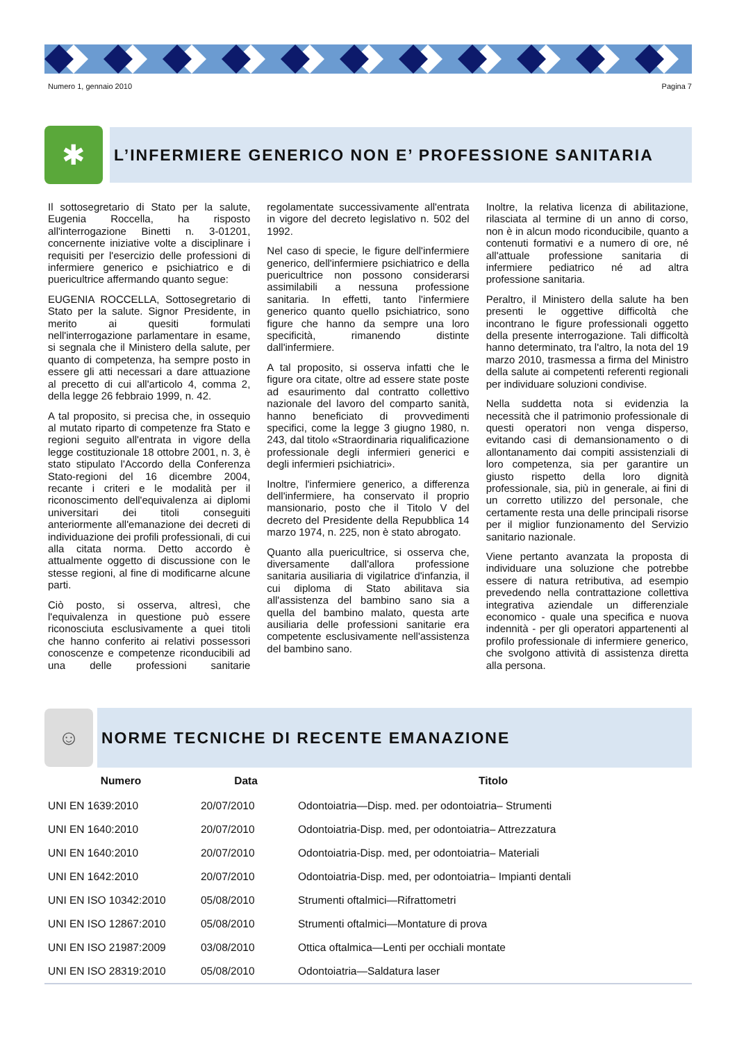Numero 1, gennaio 2010 Pagina 7
✱
L’INFERMIERE GENERICO NON E’ PROFESSIONE SANITARIA
Il sottosegretario di Stato per la salute, Eugenia Roccella, ha risposto all'interrogazione Binetti n. 3-01201, concernente iniziative volte a disciplinare i requisiti per l'esercizio delle professioni di infermiere generico e psichiatrico e di puericultrice affermando quanto segue:
EUGENIA ROCCELLA, Sottosegretario di Stato per la salute. Signor Presidente, in merito ai quesiti formulati nell'interrogazione parlamentare in esame, si segnala che il Ministero della salute, per quanto di competenza, ha sempre posto in essere gli atti necessari a dare attuazione al precetto di cui all'articolo 4, comma 2, della legge 26 febbraio 1999, n. 42.
A tal proposito, si precisa che, in ossequio al mutato riparto di competenze fra Stato e regioni seguito all'entrata in vigore della legge costituzionale 18 ottobre 2001, n. 3, è stato stipulato l'Accordo della Conferenza Stato-regioni del 16 dicembre 2004, recante i criteri e le modalità per il riconoscimento dell'equivalenza ai diplomi universitari dei titoli conseguiti anteriormente all'emanazione dei decreti di individuazione dei profili professionali, di cui alla citata norma. Detto accordo è attualmente oggetto di discussione con le stesse regioni, al fine di modificarne alcune parti.
Ciò posto, si osserva, altresì, che l'equivalenza in questione può essere riconosciuta esclusivamente a quei titoli che hanno conferito ai relativi possessori conoscenze e competenze riconducibili ad una delle professioni sanitarie regolamentate successivamente all'entrata in vigore del decreto legislativo n. 502 del 1992.
Nel caso di specie, le figure dell'infermiere generico, dell'infermiere psichiatrico e della puericultrice non possono considerarsi assimilabili a nessuna professione sanitaria. In effetti, tanto l'infermiere generico quanto quello psichiatrico, sono figure che hanno da sempre una loro specificità, rimanendo distinte dall'infermiere.
A tal proposito, si osserva infatti che le figure ora citate, oltre ad essere state poste ad esaurimento dal contratto collettivo nazionale del lavoro del comparto sanità, hanno beneficiato di provvedimenti specifici, come la legge 3 giugno 1980, n. 243, dal titolo «Straordinaria riqualificazione professionale degli infermieri generici e degli infermieri psichiatrici».
Inoltre, l'infermiere generico, a differenza dell'infermiere, ha conservato il proprio mansionario, posto che il Titolo V del decreto del Presidente della Repubblica 14 marzo 1974, n. 225, non è stato abrogato.
Quanto alla puericultrice, si osserva che, diversamente dall'allora professione sanitaria ausiliaria di vigilatrice d'infanzia, il cui diploma di Stato abilitava sia all'assistenza del bambino sano sia a quella del bambino malato, questa arte ausiliaria delle professioni sanitarie era competente esclusivamente nell'assistenza del bambino sano.
Inoltre, la relativa licenza di abilitazione, rilasciata al termine di un anno di corso, non è in alcun modo riconducibile, quanto a contenuti formativi e a numero di ore, né all'attuale professione sanitaria di infermiere pediatrico né ad altra professione sanitaria.
Peraltro, il Ministero della salute ha ben presenti le oggettive difficoltà che incontrano le figure professionali oggetto della presente interrogazione. Tali difficoltà hanno determinato, tra l'altro, la nota del 19 marzo 2010, trasmessa a firma del Ministro della salute ai competenti referenti regionali per individuare soluzioni condivise.
Nella suddetta nota si evidenzia la necessità che il patrimonio professionale di questi operatori non venga disperso, evitando casi di demansionamento o di allontanamento dai compiti assistenziali di loro competenza, sia per garantire un giusto rispetto della loro dignità professionale, sia, più in generale, ai fini di un corretto utilizzo del personale, che certamente resta una delle principali risorse per il miglior funzionamento del Servizio sanitario nazionale.
Viene pertanto avanzata la proposta di individuare una soluzione che potrebbe essere di natura retributiva, ad esempio prevedendo nella contrattazione collettiva integrativa aziendale un differenziale economico - quale una specifica e nuova indennità - per gli operatori appartenenti al profilo professionale di infermiere generico, che svolgono attività di assistenza diretta alla persona.
☺
NORME TECNICHE DI RECENTE EMANAZIONE
| Numero | Data | Titolo |
| --- | --- | --- |
| UNI EN 1639:2010 | 20/07/2010 | Odontoiatria—Disp. med. per odontoiatria– Strumenti |
| UNI EN 1640:2010 | 20/07/2010 | Odontoiatria-Disp. med, per odontoiatria– Attrezzatura |
| UNI EN 1640:2010 | 20/07/2010 | Odontoiatria-Disp. med, per odontoiatria– Materiali |
| UNI EN 1642:2010 | 20/07/2010 | Odontoiatria-Disp. med, per odontoiatria– Impianti dentali |
| UNI EN ISO 10342:2010 | 05/08/2010 | Strumenti oftalmici—Rifrattometri |
| UNI EN ISO 12867:2010 | 05/08/2010 | Strumenti oftalmici—Montature di prova |
| UNI EN ISO 21987:2009 | 03/08/2010 | Ottica oftalmica—Lenti per occhiali montate |
| UNI EN ISO 28319:2010 | 05/08/2010 | Odontoiatria—Saldatura laser |